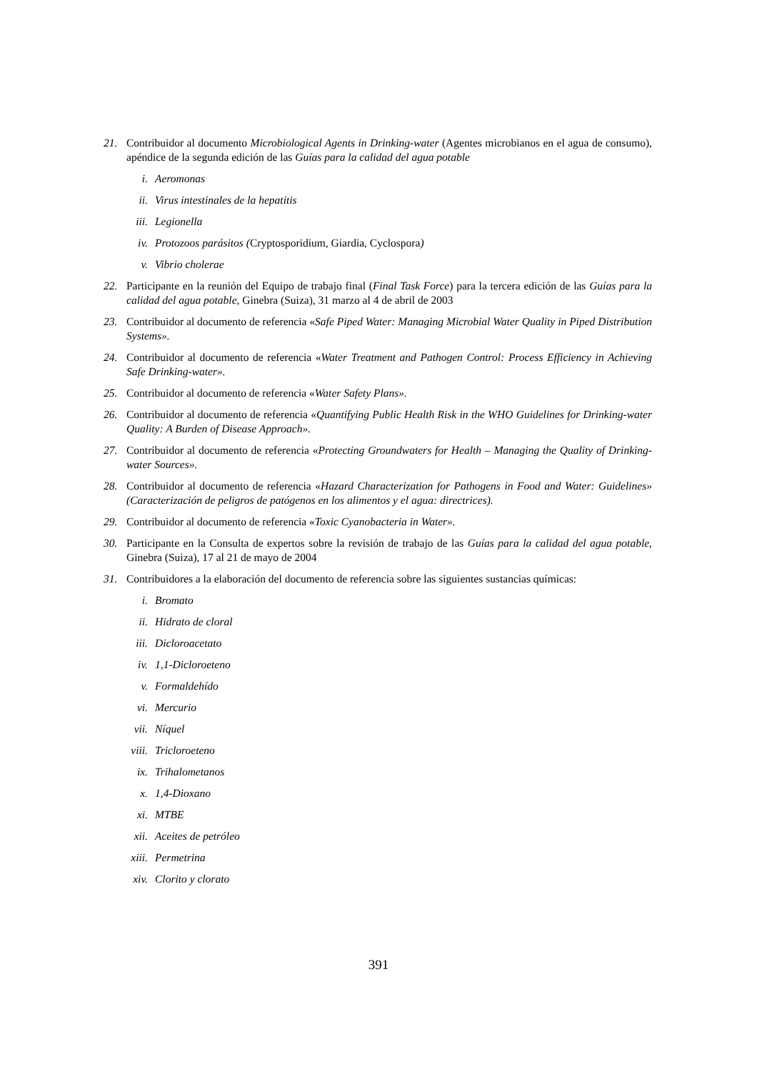21. Contribuidor al documento Microbiological Agents in Drinking-water (Agentes microbianos en el agua de consumo), apéndice de la segunda edición de las Guías para la calidad del agua potable
i. Aeromonas
ii. Virus intestinales de la hepatitis
iii. Legionella
iv. Protozoos parásitos (Cryptosporidium, Giardia, Cyclospora)
v. Vibrio cholerae
22. Participante en la reunión del Equipo de trabajo final (Final Task Force) para la tercera edición de las Guías para la calidad del agua potable, Ginebra (Suiza), 31 marzo al 4 de abril de 2003
23. Contribuidor al documento de referencia «Safe Piped Water: Managing Microbial Water Quality in Piped Distribution Systems».
24. Contribuidor al documento de referencia «Water Treatment and Pathogen Control: Process Efficiency in Achieving Safe Drinking-water».
25. Contribuidor al documento de referencia «Water Safety Plans».
26. Contribuidor al documento de referencia «Quantifying Public Health Risk in the WHO Guidelines for Drinking-water Quality: A Burden of Disease Approach».
27. Contribuidor al documento de referencia «Protecting Groundwaters for Health – Managing the Quality of Drinking-water Sources».
28. Contribuidor al documento de referencia «Hazard Characterization for Pathogens in Food and Water: Guidelines» (Caracterización de peligros de patógenos en los alimentos y el agua: directrices).
29. Contribuidor al documento de referencia «Toxic Cyanobacteria in Water».
30. Participante en la Consulta de expertos sobre la revisión de trabajo de las Guías para la calidad del agua potable, Ginebra (Suiza), 17 al 21 de mayo de 2004
31. Contribuidores a la elaboración del documento de referencia sobre las siguientes sustancias químicas:
i. Bromato
ii. Hidrato de cloral
iii. Dicloroacetato
iv. 1,1-Dicloroeteno
v. Formaldehído
vi. Mercurio
vii. Níquel
viii. Tricloroeteno
ix. Trihalometanos
x. 1,4-Dioxano
xi. MTBE
xii. Aceites de petróleo
xiii. Permetrina
xiv. Clorito y clorato
391